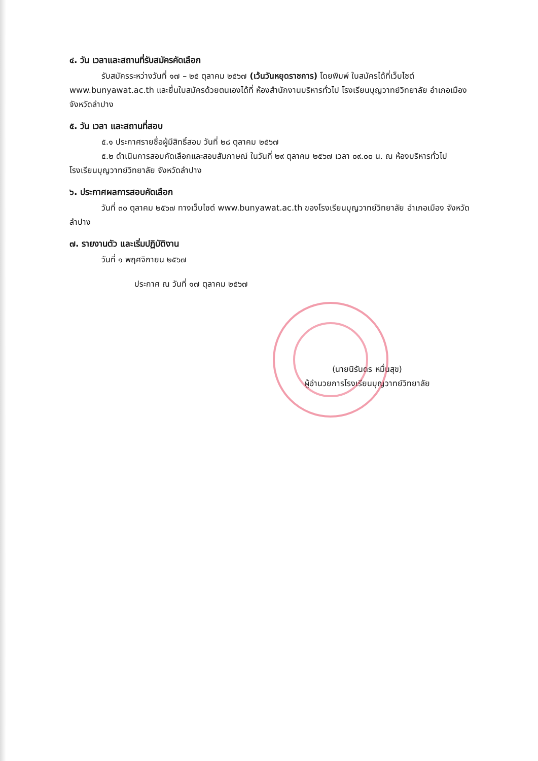๔. วัน เวลาและสถานที่รับสมัครคัดเลือก
รับสมัครระหว่างวันที่ ๑๗ – ๒๕ ตุลาคม ๒๕๖๗ (เว้นวันหยุดราชการ) โดยพิมพ์ ใบสมัครได้ที่เว็บไซต์ www.bunyawat.ac.th และยื่นใบสมัครด้วยตนเองได้ที่ ห้องสำนักงานบริหารทั่วไป โรงเรียนบุญวาทย์วิทยาลัย อำเภอเมือง จังหวัดลำปาง
๕. วัน เวลา และสถานที่สอบ
๕.๑ ประกาศรายชื่อผู้มีสิทธิ์สอบ วันที่ ๒๘ ตุลาคม ๒๕๖๗
๕.๒ ดำเนินการสอบคัดเลือกและสอบสัมภาษณ์ ในวันที่ ๒๙ ตุลาคม ๒๕๖๗ เวลา ๐๙.๐๐ น. ณ ห้องบริหารทั่วไป โรงเรียนบุญวาทย์วิทยาลัย จังหวัดลำปาง
๖. ประกาศผลการสอบคัดเลือก
วันที่ ๓๐ ตุลาคม ๒๕๖๗ ทางเว็บไซต์ www.bunyawat.ac.th ของโรงเรียนบุญวาทย์วิทยาลัย อำเภอเมือง จังหวัดลำปาง
๗. รายงานตัว และเริ่มปฏิบัติงาน
วันที่ ๑ พฤศจิกายน ๒๕๖๗
ประกาศ ณ วันที่ ๑๗ ตุลาคม ๒๕๖๗
(นายนิรันดร หมื่นสุข)
ผู้อำนวยการโรงเรียนบุญวาทย์วิทยาลัย